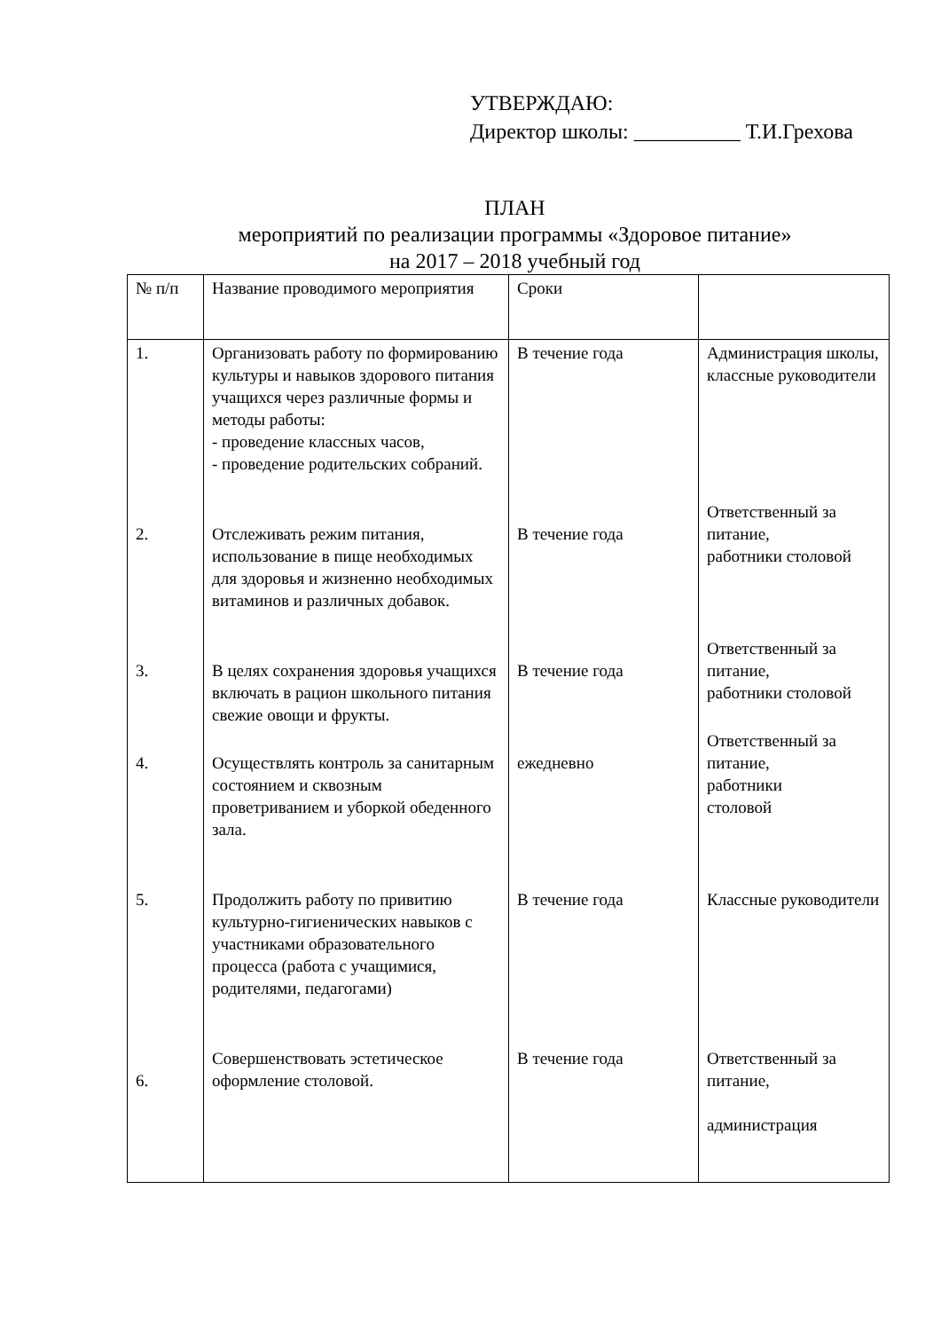УТВЕРЖДАЮ:
Директор школы: __________ Т.И.Грехова
ПЛАН
мероприятий по реализации программы «Здоровое питание»
на 2017 – 2018 учебный год
| № п/п | Название проводимого мероприятия | Сроки | |
| 1. | Организовать работу по формированию культуры и навыков здорового питания учащихся через различные формы и методы работы: - проведение классных часов, - проведение родительских собраний. | В течение года | Администрация школы, классные руководители |
| 2. | Отслеживать режим питания, использование в пище необходимых для здоровья и жизненно необходимых витаминов и различных добавок. | В течение года | Ответственный за питание, работники столовой |
| 3. | В целях сохранения здоровья учащихся включать в рацион школьного питания свежие овощи и фрукты. | В течение года | Ответственный за питание, работники столовой |
| 4. | Осуществлять контроль за санитарным состоянием и сквозным проветриванием и уборкой обеденного зала. | ежедневно | Ответственный за питание, работники столовой |
| 5. | Продолжить работу по привитию культурно-гигиенических навыков с участниками образовательного процесса (работа с учащимися, родителями, педагогами) | В течение года | Классные руководители |
| 6. | Совершенствовать эстетическое оформление столовой. | В течение года | Ответственный за питание, администрация |